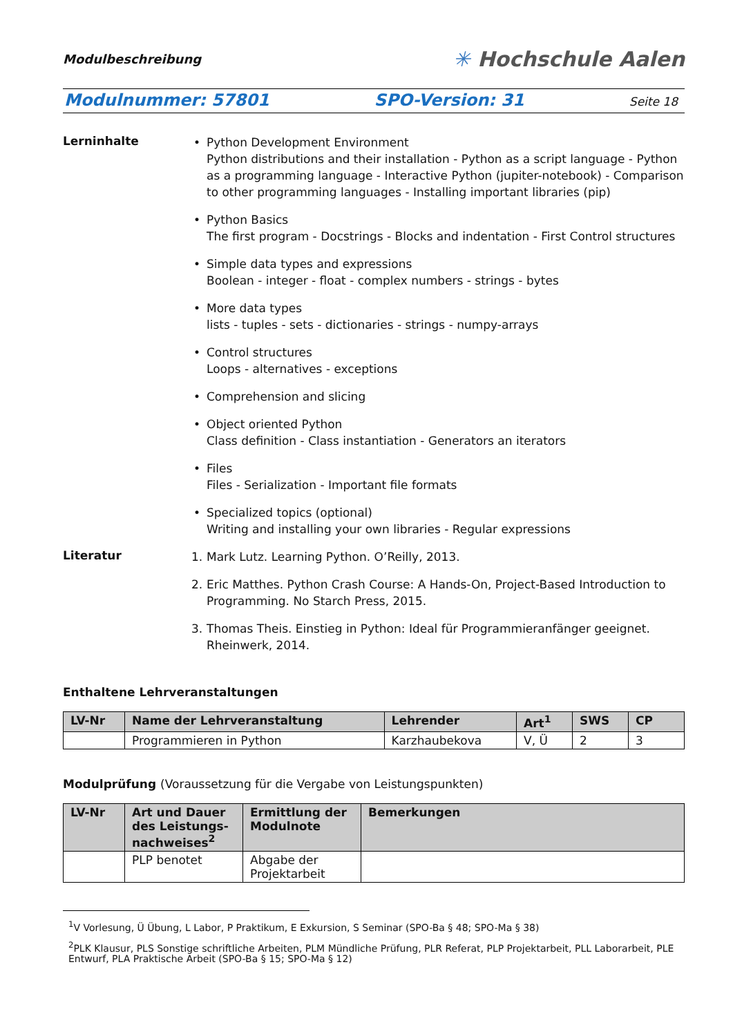Modulbeschreibung ✳ Hochschule Aalen
Modulnummer: 57801 SPO-Version: 31 Seite 18
Lerninhalte
• Python Development Environment
Python distributions and their installation - Python as a script language - Python as a programming language - Interactive Python (jupiter-notebook) - Comparison to other programming languages - Installing important libraries (pip)
• Python Basics
The first program - Docstrings - Blocks and indentation - First Control structures
• Simple data types and expressions
Boolean - integer - float - complex numbers - strings - bytes
• More data types
lists - tuples - sets - dictionaries - strings - numpy-arrays
• Control structures
Loops - alternatives - exceptions
• Comprehension and slicing
• Object oriented Python
Class definition - Class instantiation - Generators an iterators
• Files
Files - Serialization - Important file formats
• Specialized topics (optional)
Writing and installing your own libraries - Regular expressions
Literatur
1. Mark Lutz. Learning Python. O’Reilly, 2013.
2. Eric Matthes. Python Crash Course: A Hands-On, Project-Based Introduction to Programming. No Starch Press, 2015.
3. Thomas Theis. Einstieg in Python: Ideal für Programmieranfänger geeignet. Rheinwerk, 2014.
Enthaltene Lehrveranstaltungen
| LV-Nr | Name der Lehrveranstaltung | Lehrender | Art<sup>1</sup> | SWS | CP |
| --- | --- | --- | --- | --- | --- |
| | Programmieren in Python | Karzhaubekova | V, Ü | 2 | 3 |
Modulprüfung (Voraussetzung für die Vergabe von Leistungspunkten)
| LV-Nr | Art und Dauer des Leistungs-nachweises<sup>2</sup> | Ermittlung der Modulnote | Bemerkungen |
| --- | --- | --- | --- |
| | PLP benotet | Abgabe der Projektarbeit | |
<sup>1</sup> V Vorlesung, Ü Übung, L Labor, P Praktikum, E Exkursion, S Seminar (SPO-Ba § 48; SPO-Ma § 38)
<sup>2</sup> PLK Klausur, PLS Sonstige schriftliche Arbeiten, PLM Mündliche Prüfung, PLR Referat, PLP Projektarbeit, PLL Laborarbeit, PLE Entwurf, PLA Praktische Arbeit (SPO-Ba § 15; SPO-Ma § 12)